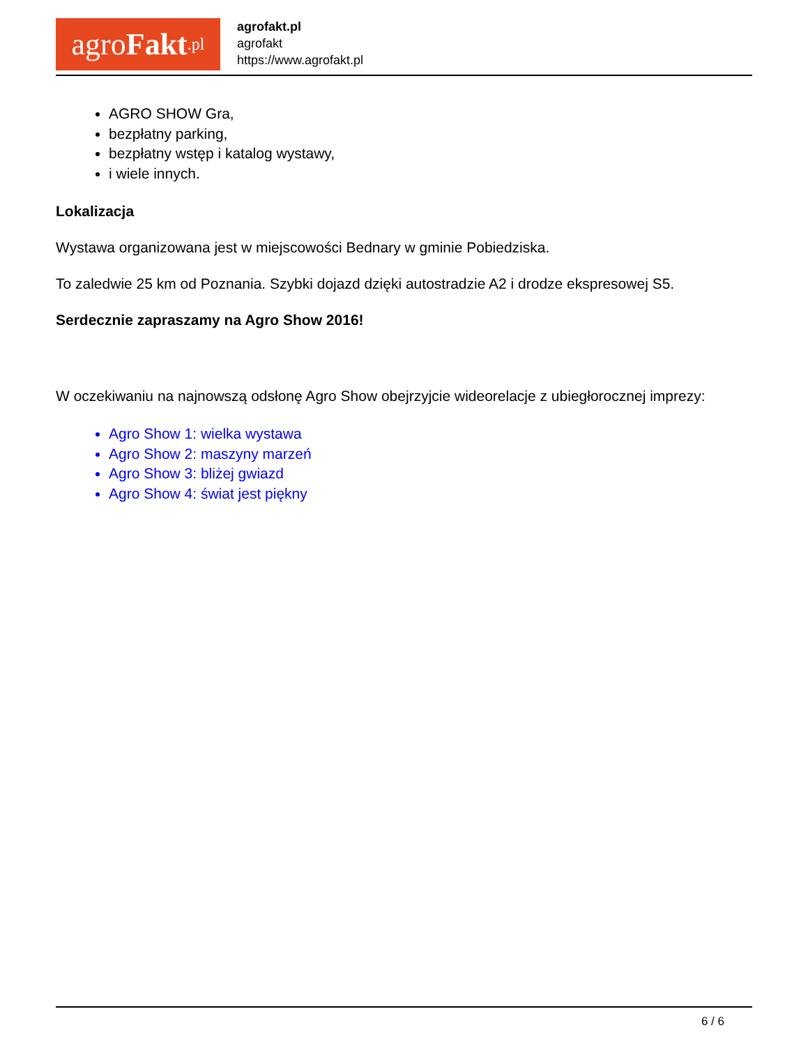agro Fakt.pl
agrofakt.pl
agrofakt
https://www.agrofakt.pl
AGRO SHOW Gra,
bezpłatny parking,
bezpłatny wstęp i katalog wystawy,
i wiele innych.
Lokalizacja
Wystawa organizowana jest w miejscowości Bednary w gminie Pobiedziska.
To zaledwie 25 km od Poznania. Szybki dojazd dzięki autostradzie A2 i drodze ekspresowej S5.
Serdecznie zapraszamy na Agro Show 2016!
W oczekiwaniu na najnowszą odsłonę Agro Show obejrzyjcie wideorelacje z ubiegłorocznej imprezy:
Agro Show 1: wielka wystawa
Agro Show 2: maszyny marzeń
Agro Show 3: bliżej gwiazd
Agro Show 4: świat jest piękny
6 / 6